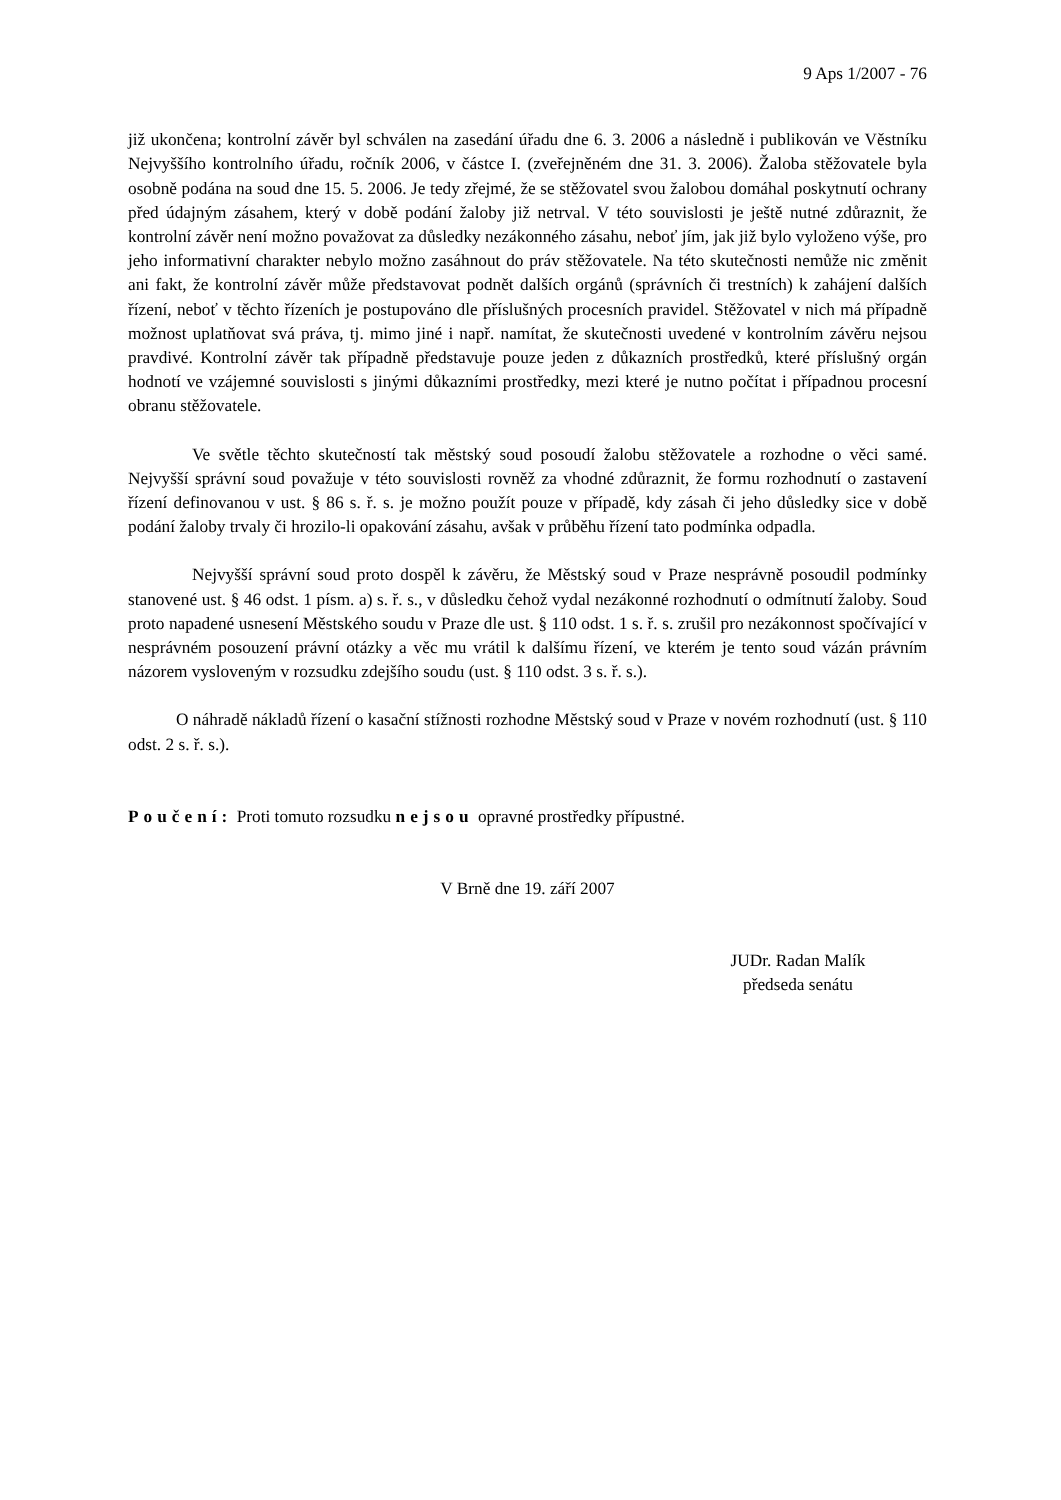9 Aps 1/2007 - 76
již ukončena; kontrolní závěr byl schválen na zasedání úřadu dne 6. 3. 2006 a následně i publikován ve Věstníku Nejvyššího kontrolního úřadu, ročník 2006, v částce I. (zveřejněném dne 31. 3. 2006). Žaloba stěžovatele byla osobně podána na soud dne 15. 5. 2006. Je tedy zřejmé, že se stěžovatel svou žalobou domáhal poskytnutí ochrany před údajným zásahem, který v době podání žaloby již netrval. V této souvislosti je ještě nutné zdůraznit, že kontrolní závěr není možno považovat za důsledky nezákonného zásahu, neboť jím, jak již bylo vyloženo výše, pro jeho informativní charakter nebylo možno zasáhnout do práv stěžovatele. Na této skutečnosti nemůže nic změnit ani fakt, že kontrolní závěr může představovat podnět dalších orgánů (správních či trestních) k zahájení dalších řízení, neboť v těchto řízeních je postupováno dle příslušných procesních pravidel. Stěžovatel v nich má případně možnost uplatňovat svá práva, tj. mimo jiné i např. namítat, že skutečnosti uvedené v kontrolním závěru nejsou pravdivé. Kontrolní závěr tak případně představuje pouze jeden z důkazních prostředků, které příslušný orgán hodnotí ve vzájemné souvislosti s jinými důkazními prostředky, mezi které je nutno počítat i případnou procesní obranu stěžovatele.
Ve světle těchto skutečností tak městský soud posoudí žalobu stěžovatele a rozhodne o věci samé. Nejvyšší správní soud považuje v této souvislosti rovněž za vhodné zdůraznit, že formu rozhodnutí o zastavení řízení definovanou v ust. § 86 s. ř. s. je možno použít pouze v případě, kdy zásah či jeho důsledky sice v době podání žaloby trvaly či hrozilo-li opakování zásahu, avšak v průběhu řízení tato podmínka odpadla.
Nejvyšší správní soud proto dospěl k závěru, že Městský soud v Praze nesprávně posoudil podmínky stanovené ust. § 46 odst. 1 písm. a) s. ř. s., v důsledku čehož vydal nezákonné rozhodnutí o odmítnutí žaloby. Soud proto napadené usnesení Městského soudu v Praze dle ust. § 110 odst. 1 s. ř. s. zrušil pro nezákonnost spočívající v nesprávném posouzení právní otázky a věc mu vrátil k dalšímu řízení, ve kterém je tento soud vázán právním názorem vysloveným v rozsudku zdejšího soudu (ust. § 110 odst. 3 s. ř. s.).
O náhradě nákladů řízení o kasační stížnosti rozhodne Městský soud v Praze v novém rozhodnutí (ust. § 110 odst. 2 s. ř. s.).
Poučení: Proti tomuto rozsudku nejsou opravné prostředky přípustné.
V Brně dne 19. září 2007
JUDr. Radan Malík
předseda senátu